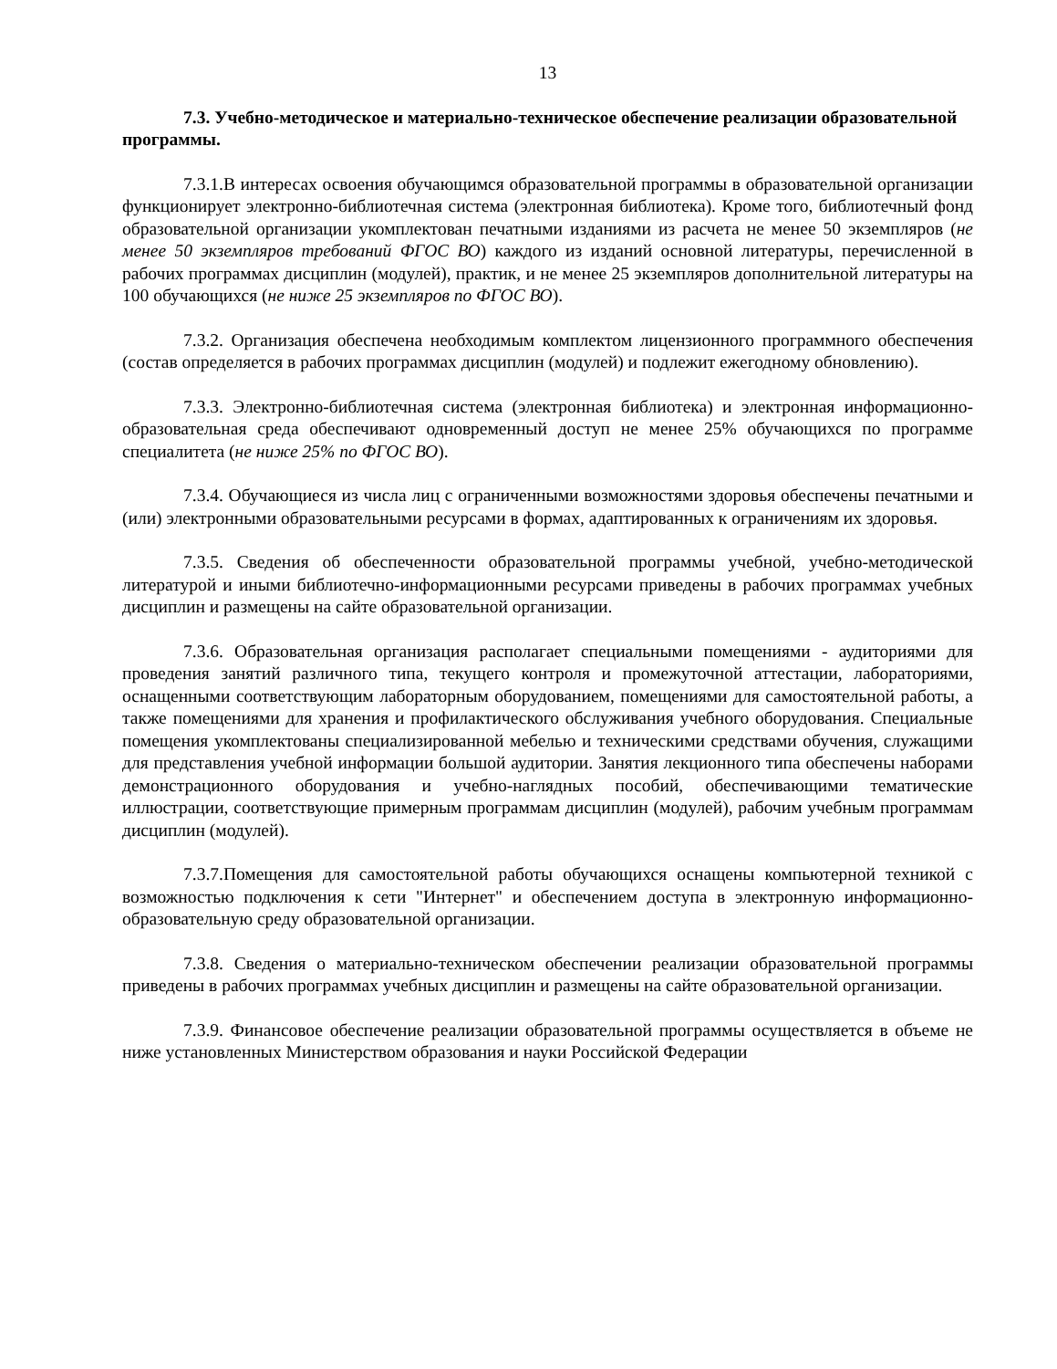13
7.3. Учебно-методическое и материально-техническое обеспечение реализации образовательной программы.
7.3.1.В интересах освоения обучающимся образовательной программы в образовательной организации функционирует электронно-библиотечная система (электронная библиотека). Кроме того, библиотечный фонд образовательной организации укомплектован печатными изданиями из расчета не менее 50 экземпляров (не менее 50 экземпляров требований ФГОС ВО) каждого из изданий основной литературы, перечисленной в рабочих программах дисциплин (модулей), практик, и не менее 25 экземпляров дополнительной литературы на 100 обучающихся (не ниже 25 экземпляров по ФГОС ВО).
7.3.2. Организация обеспечена необходимым комплектом лицензионного программного обеспечения (состав определяется в рабочих программах дисциплин (модулей) и подлежит ежегодному обновлению).
7.3.3. Электронно-библиотечная система (электронная библиотека) и электронная информационно-образовательная среда обеспечивают одновременный доступ не менее 25% обучающихся по программе специалитета (не ниже 25% по ФГОС ВО).
7.3.4. Обучающиеся из числа лиц с ограниченными возможностями здоровья обеспечены печатными и (или) электронными образовательными ресурсами в формах, адаптированных к ограничениям их здоровья.
7.3.5. Сведения об обеспеченности образовательной программы учебной, учебно-методической литературой и иными библиотечно-информационными ресурсами приведены в рабочих программах учебных дисциплин и размещены на сайте образовательной организации.
7.3.6. Образовательная организация располагает специальными помещениями - аудиториями для проведения занятий различного типа, текущего контроля и промежуточной аттестации, лабораториями, оснащенными соответствующим лабораторным оборудованием, помещениями для самостоятельной работы, а также помещениями для хранения и профилактического обслуживания учебного оборудования. Специальные помещения укомплектованы специализированной мебелью и техническими средствами обучения, служащими для представления учебной информации большой аудитории. Занятия лекционного типа обеспечены наборами демонстрационного оборудования и учебно-наглядных пособий, обеспечивающими тематические иллюстрации, соответствующие примерным программам дисциплин (модулей), рабочим учебным программам дисциплин (модулей).
7.3.7.Помещения для самостоятельной работы обучающихся оснащены компьютерной техникой с возможностью подключения к сети "Интернет" и обеспечением доступа в электронную информационно-образовательную среду образовательной организации.
7.3.8. Сведения о материально-техническом обеспечении реализации образовательной программы приведены в рабочих программах учебных дисциплин и размещены на сайте образовательной организации.
7.3.9. Финансовое обеспечение реализации образовательной программы осуществляется в объеме не ниже установленных Министерством образования и науки Российской Федерации